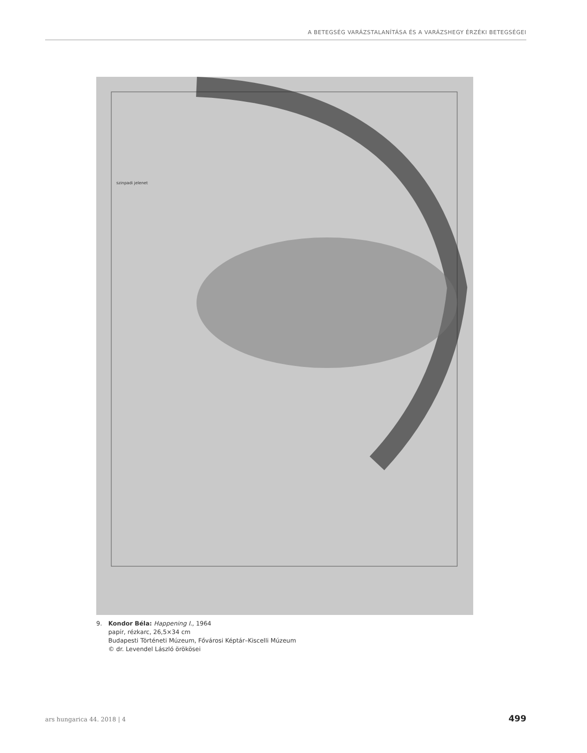A BETEGSÉG VARÁZSTALANÍTÁSA ÉS A VARÁZSHEGY ÉRZÉKI BETEGSÉGEI
szinpadi jelenet
9. Kondor Béla: Happening I., 1964
papír, rézkarc, 26,5×34 cm
Budapesti Történeti Múzeum, Fővárosi Képtár–Kiscelli Múzeum
© dr. Levendel László örökösei
ars hungarica 44. 2018 | 4 499